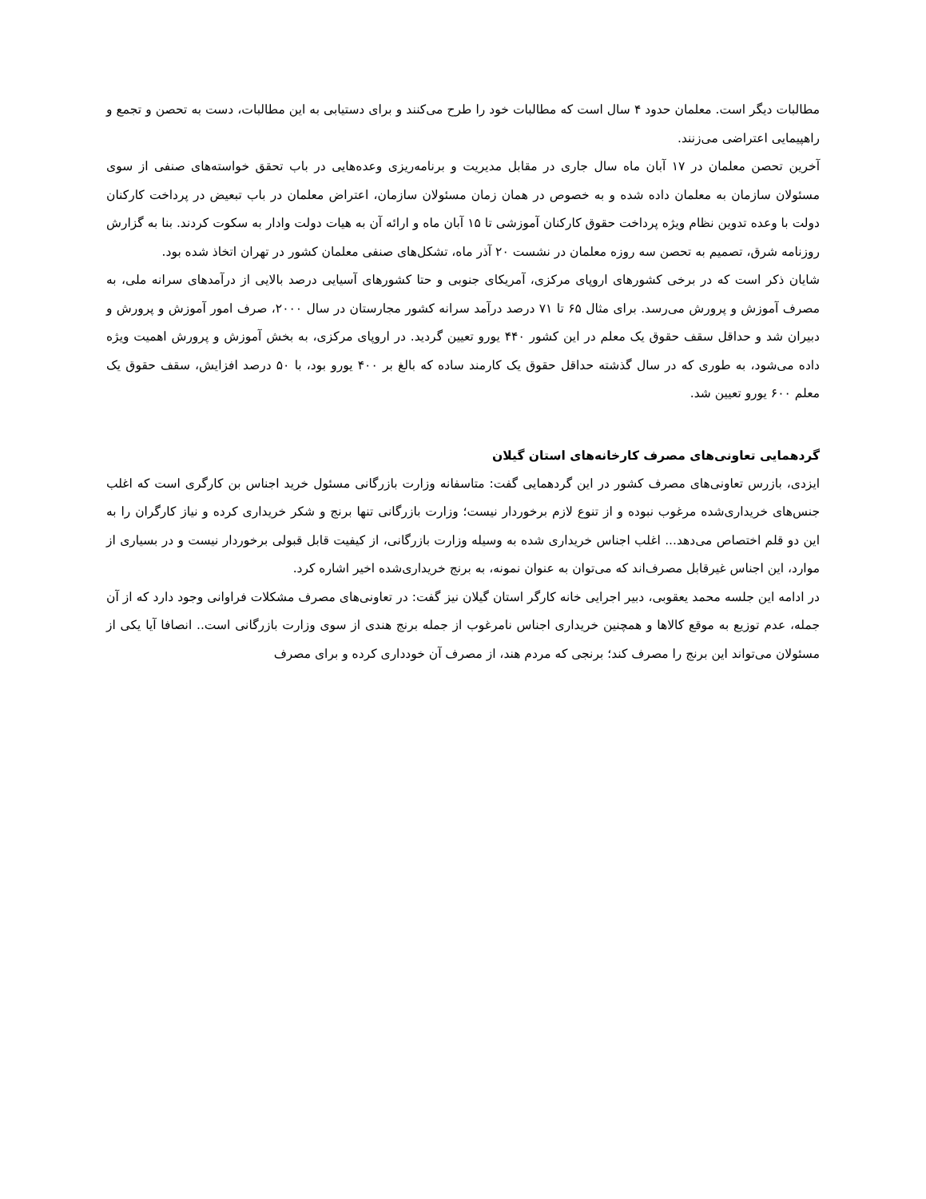مطالبات دیگر است. معلمان حدود ۴ سال است که مطالبات خود را طرح می‌کنند و برای دستیابی به این مطالبات، دست به تحصن و تجمع و راهپیمایی اعتراضی می‌زنند.
آخرین تحصن معلمان در ۱۷ آبان ماه سال جاری در مقابل مدیریت و برنامه‌ریزی وعده‌هایی در باب تحقق خواسته‌های صنفی از سوی مسئولان سازمان به معلمان داده شده و به خصوص در همان زمان مسئولان سازمان، اعتراض معلمان در باب تبعیض در پرداخت کارکنان دولت با وعده تدوین نظام ویژه پرداخت حقوق کارکنان آموزشی تا ۱۵ آبان ماه و ارائه آن به هیات دولت وادار به سکوت کردند. بنا به گزارش روزنامه شرق، تصمیم به تحصن سه روزه معلمان در نشست ۲۰ آذر ماه، تشکل‌های صنفی معلمان کشور در تهران اتخاذ شده بود.
شایان ذکر است که در برخی کشورهای اروپای مرکزی، آمریکای جنوبی و حتا کشورهای آسیایی درصد بالایی از درآمدهای سرانه ملی، به مصرف آموزش و پرورش می‌رسد. برای مثال ۶۵ تا ۷۱ درصد درآمد سرانه کشور مجارستان در سال ۲۰۰۰، صرف امور آموزش و پرورش و دبیران شد و حداقل سقف حقوق یک معلم در این کشور ۴۴۰ یورو تعیین گردید. در اروپای مرکزی، به بخش آموزش و پرورش اهمیت ویژه داده می‌شود، به طوری که در سال گذشته حداقل حقوق یک کارمند ساده که بالغ بر ۴۰۰ یورو بود، با ۵۰ درصد افزایش، سقف حقوق یک معلم ۶۰۰ یورو تعیین شد.
گردهمایی تعاونی‌های مصرف کارخانه‌های استان گیلان
ایزدی، بازرس تعاونی‌های مصرف کشور در این گردهمایی گفت: متاسفانه وزارت بازرگانی مسئول خرید اجناس بن کارگری است که اغلب جنس‌های خریداری‌شده مرغوب نبوده و از تنوع لازم برخوردار نیست؛ وزارت بازرگانی تنها برنج و شکر خریداری کرده و نیاز کارگران را به این دو قلم اختصاص می‌دهد... اغلب اجناس خریداری شده به وسیله وزارت بازرگانی، از کیفیت قابل قبولی برخوردار نیست و در بسیاری از موارد، این اجناس غیرقابل مصرف‌اند که می‌توان به عنوان نمونه، به برنج خریداری‌شده اخیر اشاره کرد.
در ادامه این جلسه محمد یعقوبی، دبیر اجرایی خانه کارگر استان گیلان نیز گفت: در تعاونی‌های مصرف مشکلات فراوانی وجود دارد که از آن جمله، عدم توزیع به موقع کالاها و همچنین خریداری اجناس نامرغوب از جمله برنج هندی از سوی وزارت بازرگانی است.. انصافا آیا یکی از مسئولان می‌تواند این برنج را مصرف کند؛ برنجی که مردم هند، از مصرف آن خودداری کرده و برای مصرف